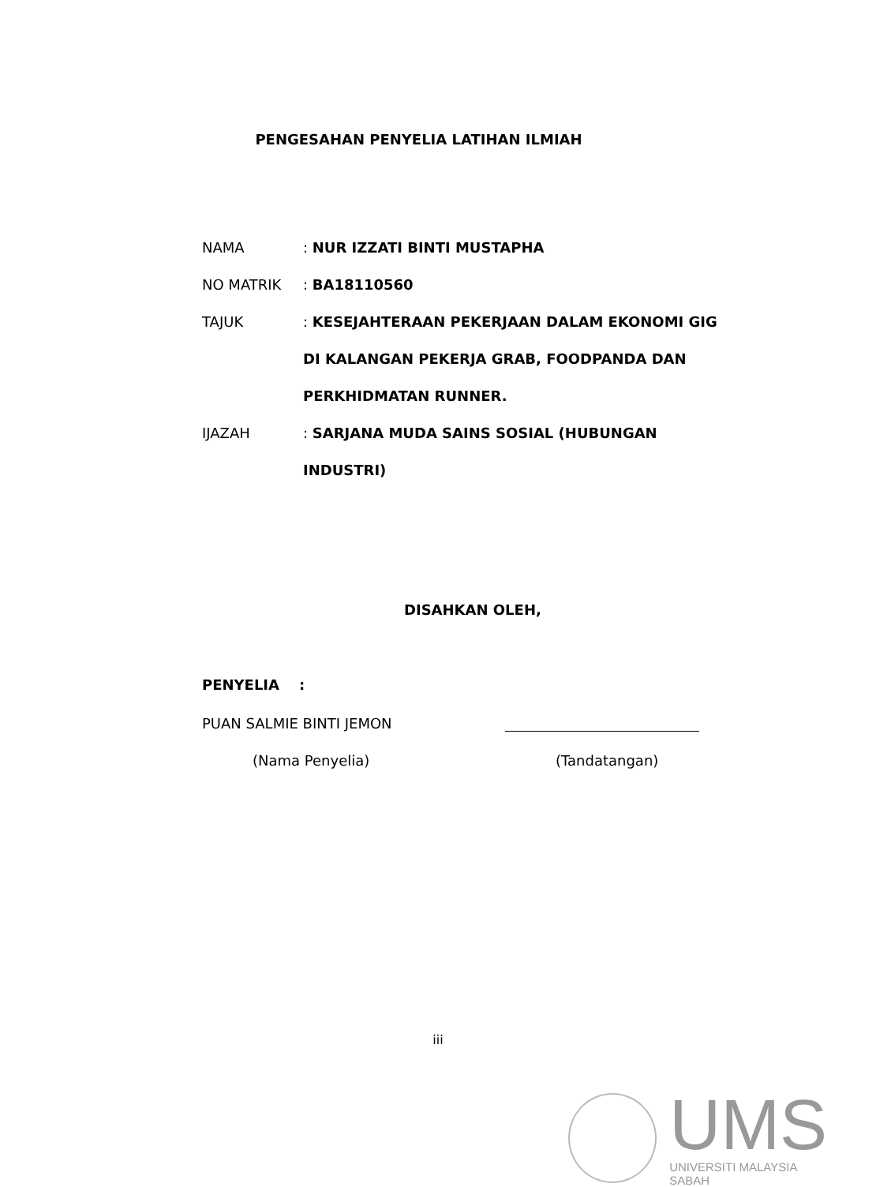PENGESAHAN PENYELIA LATIHAN ILMIAH
NAMA : NUR IZZATI BINTI MUSTAPHA
NO MATRIK : BA18110560
TAJUK : KESEJAHTERAAN PEKERJAAN DALAM EKONOMI GIG DI KALANGAN PEKERJA GRAB, FOODPANDA DAN PERKHIDMATAN RUNNER.
IJAZAH : SARJANA MUDA SAINS SOSIAL (HUBUNGAN INDUSTRI)
DISAHKAN OLEH,
PENYELIA :
PUAN SALMIE BINTI JEMON
(Nama Penyelia) (Tandatangan)
iii
UMS
UNIVERSITI MALAYSIA SABAH